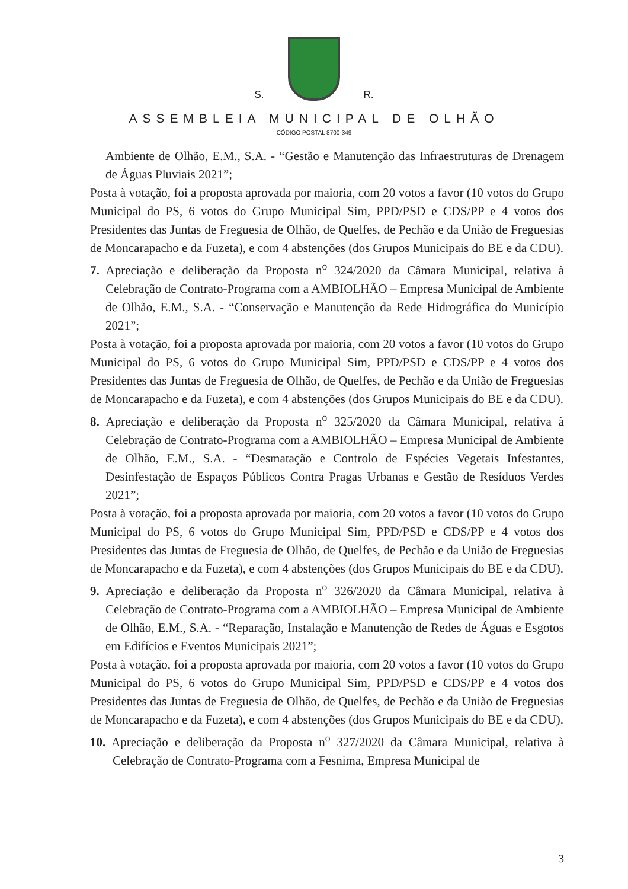S.
R.
ASSEMBLEIA MUNICIPAL DE OLHÃO
CÓDIGO POSTAL 8700-349
Ambiente de Olhão, E.M., S.A. - “Gestão e Manutenção das Infraestruturas de Drenagem de Águas Pluviais 2021”;
Posta à votação, foi a proposta aprovada por maioria, com 20 votos a favor (10 votos do Grupo Municipal do PS, 6 votos do Grupo Municipal Sim, PPD/PSD e CDS/PP e 4 votos dos Presidentes das Juntas de Freguesia de Olhão, de Quelfes, de Pechão e da União de Freguesias de Moncarapacho e da Fuzeta), e com 4 abstenções (dos Grupos Municipais do BE e da CDU).
7. Apreciação e deliberação da Proposta n<sup>o</sup> 324/2020 da Câmara Municipal, relativa à Celebração de Contrato-Programa com a AMBIOLHÃO – Empresa Municipal de Ambiente de Olhão, E.M., S.A. - “Conservação e Manutenção da Rede Hidrográfica do Município 2021”;
Posta à votação, foi a proposta aprovada por maioria, com 20 votos a favor (10 votos do Grupo Municipal do PS, 6 votos do Grupo Municipal Sim, PPD/PSD e CDS/PP e 4 votos dos Presidentes das Juntas de Freguesia de Olhão, de Quelfes, de Pechão e da União de Freguesias de Moncarapacho e da Fuzeta), e com 4 abstenções (dos Grupos Municipais do BE e da CDU).
8. Apreciação e deliberação da Proposta n<sup>o</sup> 325/2020 da Câmara Municipal, relativa à Celebração de Contrato-Programa com a AMBIOLHÃO – Empresa Municipal de Ambiente de Olhão, E.M., S.A. - “Desmatação e Controlo de Espécies Vegetais Infestantes, Desinfestação de Espaços Públicos Contra Pragas Urbanas e Gestão de Resíduos Verdes 2021”;
Posta à votação, foi a proposta aprovada por maioria, com 20 votos a favor (10 votos do Grupo Municipal do PS, 6 votos do Grupo Municipal Sim, PPD/PSD e CDS/PP e 4 votos dos Presidentes das Juntas de Freguesia de Olhão, de Quelfes, de Pechão e da União de Freguesias de Moncarapacho e da Fuzeta), e com 4 abstenções (dos Grupos Municipais do BE e da CDU).
9. Apreciação e deliberação da Proposta n<sup>o</sup> 326/2020 da Câmara Municipal, relativa à Celebração de Contrato-Programa com a AMBIOLHÃO – Empresa Municipal de Ambiente de Olhão, E.M., S.A. - “Reparação, Instalação e Manutenção de Redes de Águas e Esgotos em Edifícios e Eventos Municipais 2021”;
Posta à votação, foi a proposta aprovada por maioria, com 20 votos a favor (10 votos do Grupo Municipal do PS, 6 votos do Grupo Municipal Sim, PPD/PSD e CDS/PP e 4 votos dos Presidentes das Juntas de Freguesia de Olhão, de Quelfes, de Pechão e da União de Freguesias de Moncarapacho e da Fuzeta), e com 4 abstenções (dos Grupos Municipais do BE e da CDU).
10. Apreciação e deliberação da Proposta n<sup>o</sup> 327/2020 da Câmara Municipal, relativa à Celebração de Contrato-Programa com a Fesnima, Empresa Municipal de
3